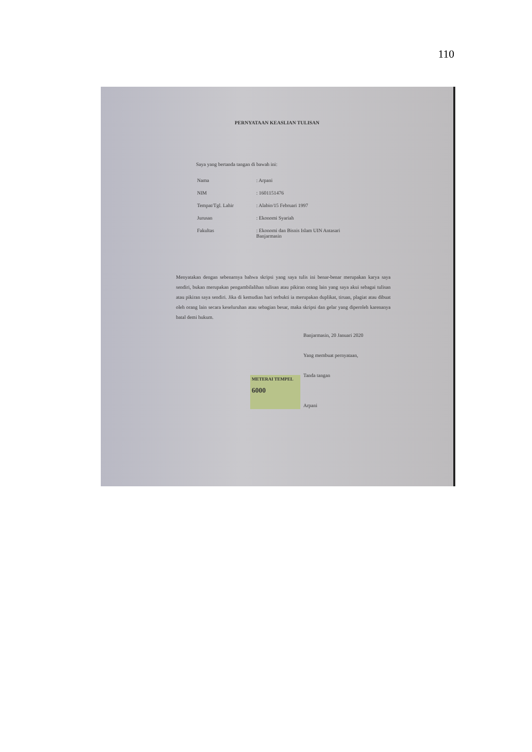110
PERNYATAAN KEASLIAN TULISAN
Saya yang bertanda tangan di bawah ini:
| Nama | : Arpani |
| NIM | : 1601151476 |
| Tempat/Tgl. Lahir | : Alabio/15 Februari 1997 |
| Jurusan | : Ekonomi Syariah |
| Fakultas | : Ekonomi dan Bisnis Islam UIN Antasari Banjarmasin |
Menyatakan dengan sebenarnya bahwa skripsi yang saya tulis ini benar-benar merupakan karya saya sendiri, bukan merupakan pengambilalihan tulisan atau pikiran orang lain yang saya akui sebagai tulisan atau pikiran saya sendiri. Jika di kemudian hari terbukti ia merupakan duplikat, tiruan, plagiat atau dibuat oleh orang lain secara keseluruhan atau sebagian besar, maka skripsi dan gelar yang diperoleh karenanya batal demi hukum.
Banjarmasin, 20 Januari 2020
Yang membuat pernyataan,
Tanda tangan
Arpani
METERAI TEMPEL
6000